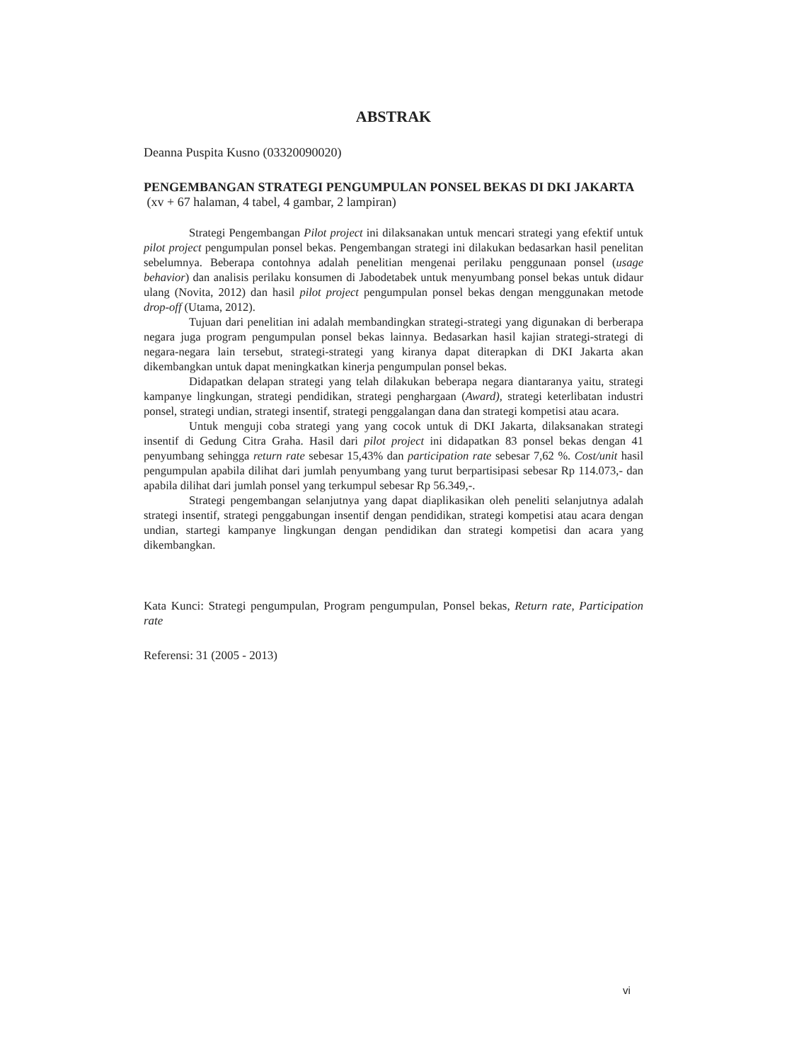ABSTRAK
Deanna Puspita Kusno (03320090020)
PENGEMBANGAN STRATEGI PENGUMPULAN PONSEL BEKAS DI DKI JAKARTA
(xv + 67 halaman, 4 tabel, 4 gambar, 2 lampiran)
Strategi Pengembangan Pilot project ini dilaksanakan untuk mencari strategi yang efektif untuk pilot project pengumpulan ponsel bekas. Pengembangan strategi ini dilakukan bedasarkan hasil penelitan sebelumnya. Beberapa contohnya adalah penelitian mengenai perilaku penggunaan ponsel (usage behavior) dan analisis perilaku konsumen di Jabodetabek untuk menyumbang ponsel bekas untuk didaur ulang (Novita, 2012) dan hasil pilot project pengumpulan ponsel bekas dengan menggunakan metode drop-off (Utama, 2012).
Tujuan dari penelitian ini adalah membandingkan strategi-strategi yang digunakan di berberapa negara juga program pengumpulan ponsel bekas lainnya. Bedasarkan hasil kajian strategi-strategi di negara-negara lain tersebut, strategi-strategi yang kiranya dapat diterapkan di DKI Jakarta akan dikembangkan untuk dapat meningkatkan kinerja pengumpulan ponsel bekas.
Didapatkan delapan strategi yang telah dilakukan beberapa negara diantaranya yaitu, strategi kampanye lingkungan, strategi pendidikan, strategi penghargaan (Award), strategi keterlibatan industri ponsel, strategi undian, strategi insentif, strategi penggalangan dana dan strategi kompetisi atau acara.
Untuk menguji coba strategi yang yang cocok untuk di DKI Jakarta, dilaksanakan strategi insentif di Gedung Citra Graha. Hasil dari pilot project ini didapatkan 83 ponsel bekas dengan 41 penyumbang sehingga return rate sebesar 15,43% dan participation rate sebesar 7,62 %. Cost/unit hasil pengumpulan apabila dilihat dari jumlah penyumbang yang turut berpartisipasi sebesar Rp 114.073,- dan apabila dilihat dari jumlah ponsel yang terkumpul sebesar Rp 56.349,-.
Strategi pengembangan selanjutnya yang dapat diaplikasikan oleh peneliti selanjutnya adalah strategi insentif, strategi penggabungan insentif dengan pendidikan, strategi kompetisi atau acara dengan undian, startegi kampanye lingkungan dengan pendidikan dan strategi kompetisi dan acara yang dikembangkan.
Kata Kunci: Strategi pengumpulan, Program pengumpulan, Ponsel bekas, Return rate, Participation rate
Referensi: 31 (2005 - 2013)
vi